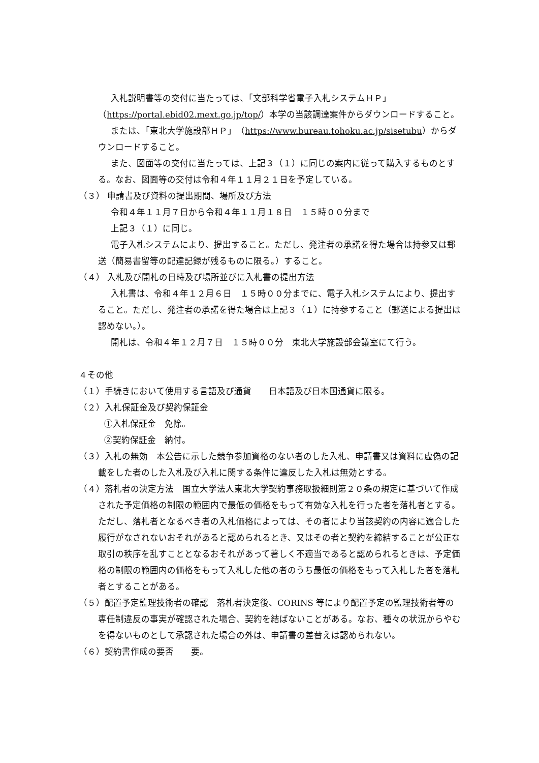入札説明書等の交付に当たっては、「文部科学省電子入札システムＨＰ」（https://portal.ebid02.mext.go.jp/top/）本学の当該調達案件からダウンロードすること。
または、「東北大学施設部ＨＰ」（https://www.bureau.tohoku.ac.jp/sisetubu）からダウンロードすること。
また、図面等の交付に当たっては、上記３（１）に同じの案内に従って購入するものとする。なお、図面等の交付は令和４年１１月２１日を予定している。
（３） 申請書及び資料の提出期間、場所及び方法
令和４年１１月７日から令和４年１１月１８日　１５時００分まで
上記３（１）に同じ。
電子入札システムにより、提出すること。ただし、発注者の承諾を得た場合は持参又は郵送（簡易書留等の配達記録が残るものに限る。）すること。
（４） 入札及び開札の日時及び場所並びに入札書の提出方法
入札書は、令和４年１２月６日　１５時００分までに、電子入札システムにより、提出すること。ただし、発注者の承諾を得た場合は上記３（１）に持参すること（郵送による提出は認めない。）。
開札は、令和４年１２月７日　１５時００分　東北大学施設部会議室にて行う。
４その他
（１）手続きにおいて使用する言語及び通貨　　日本語及び日本国通貨に限る。
（２）入札保証金及び契約保証金
①入札保証金　免除。
②契約保証金　納付。
（３）入札の無効　本公告に示した競争参加資格のない者のした入札、申請書又は資料に虚偽の記載をした者のした入札及び入札に関する条件に違反した入札は無効とする。
（４）落札者の決定方法　国立大学法人東北大学契約事務取扱細則第２０条の規定に基づいて作成された予定価格の制限の範囲内で最低の価格をもって有効な入札を行った者を落札者とする。ただし、落札者となるべき者の入札価格によっては、その者により当該契約の内容に適合した履行がなされないおそれがあると認められるとき、又はその者と契約を締結することが公正な取引の秩序を乱すこととなるおそれがあって著しく不適当であると認められるときは、予定価格の制限の範囲内の価格をもって入札した他の者のうち最低の価格をもって入札した者を落札者とすることがある。
（５）配置予定監理技術者の確認　落札者決定後、CORINS 等により配置予定の監理技術者等の専任制違反の事実が確認された場合、契約を結ばないことがある。なお、種々の状況からやむを得ないものとして承認された場合の外は、申請書の差替えは認められない。
（６）契約書作成の要否　　要。